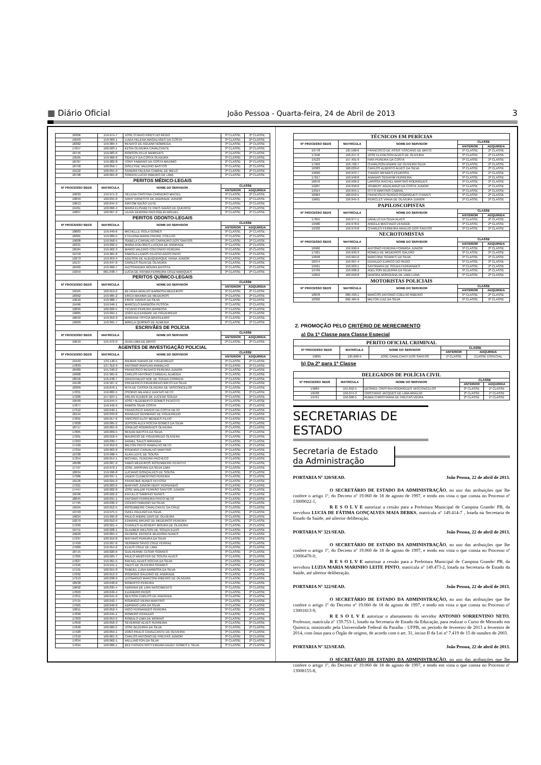▦ Diário Oficial João Pessoa - Quarta-feira, 24 de Abril de 2013 3
| 18306 | 159.974-7 | JOSÉ OTAVIO PIRES DO RÊGO | 3ª CLASSE | 2ª CLASSE |
| 19503 | 159.969-1 | LUIZA HELENA MAGALHÃES DA COSTA | 3ª CLASSE | 2ª CLASSE |
| 18382 | 159.984-4 | RENATO DE AGUIAR NOBREGA | 3ª CLASSE | 2ª CLASSE |
| 17657 | 160.023-1 | KESIA OLIVEIRA CAVALCANTE | 3ª CLASSE | 2ª CLASSE |
| 18746 | 159.983-6 | ROBSON FELIX MAMEDES | 3ª CLASSE | 2ª CLASSE |
| 19505 | 159.966-6 | SIDKLEY DA COSTA OLIVEIRA | 3ª CLASSE | 2ª CLASSE |
| 18787 | 159.982-8 | TONY FABIANO DA COSTA MAXIMO | 3ª CLASSE | 2ª CLASSE |
| 18758 | 160.056-7 | GISLEYDE VALERIO BASTOS | 3ª CLASSE | 2ª CLASSE |
| 19122 | 160.055-9 | SANDRA HELENA CABRAL DE MELO | 3ª CLASSE | 2ª CLASSE |
| 18708 | 160.064-8 | SORAYA LUCIO RIBEIRO DE LIMA | 3ª CLASSE | 2ª CLASSE |
| PERITOS MÉDICO-LEGAIS | | | | |
| Nº PROCESSO SEDS | MATRÍCULA | NOME DO SERVIDOR | CLASSE | |
| | | | ANTERIOR | ADQUIRIDA |
| 19039 | 159.971-2 | HELENA CRISTINA CARNEIRO MACIEL | 3ª CLASSE | 2ª CLASSE |
| 19849 | 160.034-6 | IVANY ERNESTO DE ANDRADE JUNIOR | 3ª CLASSE | 2ª CLASSE |
| 19813 | 160.044-3 | AIRTOM IDEÃO LEITE | 3ª CLASSE | 2ª CLASSE |
| 19461 | 160.066-4 | MARIA ELISABETE PAES GAIÃO DE QUEIROZ | 3ª CLASSE | 2ª CLASSE |
| 19807 | 160.067-2 | LILIAN DEBORA PACHOALIN MIGUEL | 3ª CLASSE | 2ª CLASSE |
| PERITOS ODONTO-LEGAIS | | | | |
| Nº PROCESSO SEDS | MATRÍCULA | NOME DO SERVIDOR | CLASSE | |
| | | | ANTERIOR | ADQUIRIDA |
| 18883 | 159.949-6 | MICHELLE ISOLA GOMES | 3ª CLASSE | 2ª CLASSE |
| 18381 | 159.989-5 | ETELVINA MARIA FREIRE COELHO | 3ª CLASSE | 2ª CLASSE |
| 19008 | 159.958-5 | ISABELA CARVALHO CARNEIRO DOS SANTOS | 3ª CLASSE | 2ª CLASSE |
| 18331 | 159.992-5 | MARIA DOLORES LUCENA DE ANDRADE | 3ª CLASSE | 2ª CLASSE |
| 18584 | 159.962-3 | MARIO VALERIO COUTINHO PEREIRA | 3ª CLASSE | 2ª CLASSE |
| 19750 | 159.965-8 | FABIOLA LEMOS FELÍCIO AGOSTINHO | 3ª CLASSE | 2ª CLASSE |
| 19273 | 159.953-4 | ADILSON DE ALBUQUERQUE VIANA JUNIOR | 3ª CLASSE | 2ª CLASSE |
| 19137 | 159.947-0 | CARILES SILVA DE OLIVEIRA | 3ª CLASSE | 2ª CLASSE |
| 18409 | 159.960-7 | ALESSANDRA MOURA BATISTA | 3ª CLASSE | 2ª CLASSE |
| 19259 | 081.048-7 | LUCIA DE FATIMA FERREIRA CRUZ MARQUES | 3ª CLASSE | 2ª CLASSE |
| PERITOS QUÍMICO-LEGAIS | | | | |
| Nº PROCESSO SEDS | MATRÍCULA | NOME DO SERVIDOR | CLASSE | |
| | | | ANTERIOR | ADQUIRIDA |
| 19565 | 160.019-2 | BETANIA ARAUJO BARBOSA MEDEIROS | 3ª CLASSE | 2ª CLASSE |
| 18362 | 159.985-2 | ERICA MAXIMA DE MEDEIROS | 3ª CLASSE | 2ª CLASSE |
| 19610 | 159.988-7 | ERICK XAVIER DA SILVA | 3ª CLASSE | 2ª CLASSE |
| 19496 | 159.946-1 | MARCELO BARBOSA PESSOA | 3ª CLASSE | 2ª CLASSE |
| 19899 | 160.026-5 | TICIANO PEREIRA BARBOSA | 3ª CLASSE | 2ª CLASSE |
| 19885 | 159.994-1 | JOÃO ALEXANDRE DE FIGUEIREDO | 3ª CLASSE | 2ª CLASSE |
| 18640 | 159.959-3 | MARIANA TRYCIA BRASILEIRO | 3ª CLASSE | 2ª CLASSE |
| 19609 | 159.991-7 | MIRELA QUIRINO DE ALMEIDA | 3ª CLASSE | 2ª CLASSE |
| ESCRIVÃES DE POLÍCIA | | | | |
| Nº PROCESSO SEDS | MATRÍCULA | NOME DO SERVIDOR | CLASSE | |
| | | | ANTERIOR | ADQUIRIDA |
| 19619 | 155.972-9 | JEAN LIMA DE BRITO | 3ª CLASSE | 2ª CLASSE |
| AGENTES DE INVESTIGAÇÃO POLICIAL | | | | |
| Nº PROCESSO SEDS | MATRÍCULA | NOME DO SERVIDOR | CLASSE | |
| | | | ANTERIOR | ADQUIRIDA |
| 19449 | 133.148-5 | IREMAR FARIAS DE FIGUEIREDO | 3ª CLASSE | 2ª CLASSE |
| 17833 | 137.312-9 | ANTONIO IRAPUAN RAMALHO | 3ª CLASSE | 2ª CLASSE |
| 18489 | 155.340-2 | FRANCISCO RENATO PEREIRA JUNIOR | 3ª CLASSE | 2ª CLASSE |
| 19908 | 155.965-6 | CARLOS ANTONIO CARDEAL ALMEIDA | 3ª CLASSE | 2ª CLASSE |
| 18556 | 156.248-7 | GRACENILDO NOE DE SOUZA CORREIA | 3ª CLASSE | 2ª CLASSE |
| 19128 | 156.567-2 | FREDERICO FIGUEIREDO BRITO DA SILVA | 3ª CLASSE | 2ª CLASSE |
| 18309 | 156.876-1 | RITA DE CASSIA OLIVEIRA DE VASCONCELOS | 3ª CLASSE | 2ª CLASSE |
| 17831 | 156.882-5 | OSORIO MILANEZ DANTAS NETO | 3ª CLASSE | 2ª CLASSE |
| 17226 | 157.624-1 | ARLAN KLEBER DE LUCENA SOUZA | 3ª CLASSE | 2ª CLASSE |
| 19599 | 159.944-5 | JOSÉ HILDEBERTO GOMES PEIXOTO | 3ª CLASSE | 2ª CLASSE |
| 17877 | 159.942-9 | RAMON SILVA COSTA | 3ª CLASSE | 2ª CLASSE |
| 17312 | 160.040-1 | FRANCISCO XAVIER DA COSTA NETO | 3ª CLASSE | 2ª CLASSE |
| 18194 | 160.033-8 | IRANILDO GERMANO DE FIGUEIREDO | 3ª CLASSE | 2ª CLASSE |
| 17891 | 160.017-6 | TARCISIO ELOY MENDES FILHO | 3ª CLASSE | 2ª CLASSE |
| 17828 | 160.005-2 | JEPSON ALEX ROCHA GOMES DA SILVA | 3ª CLASSE | 2ª CLASSE |
| 18717 | 160.001-0 | JONILDO RODRIGUES OLIVEIRA | 3ª CLASSE | 2ª CLASSE |
| 17805 | 160.009-5 | RENAN BATISTA DA SILVA | 3ª CLASSE | 2ª CLASSE |
| 17261 | 160.018-4 | MAURICIO DE FIGUEIREDO OLIVIERA | 3ª CLASSE | 2ª CLASSE |
| 17263 | 160.039-7 | DANIEL SALES MIRANDA | 3ª CLASSE | 2ª CLASSE |
| 17499 | 159.952-6 | MILTON PINTO RAMALHO NETO | 3ª CLASSE | 2ª CLASSE |
| 17394 | 160.063-0 | RODRIGO CARVALHO MARTINS | 3ª CLASSE | 2ª CLASSE |
| 19700 | 159.998-4 | ALAN LEITE DE SOUSA | 3ª CLASSE | 2ª CLASSE |
| 17254 | 160.014-1 | MICHAEL TEIXEIRA PACHECO | 3ª CLASSE | 2ª CLASSE |
| 18588 | 160.007-9 | FABIO MEDEIROS ROSEMBERG PEIXOTO | 3ª CLASSE | 2ª CLASSE |
| 17797 | 159.972-1 | JOSE JARISVAN DA SILVA LIMA | 3ª CLASSE | 2ª CLASSE |
| 18934 | 159.996-8 | LUCIANO GONÇALVES DE SOUSA | 3ª CLASSE | 2ª CLASSE |
| 17386 | 160.037-1 | JADER CLEMENTINO PEREIRA | 3ª CLASSE | 2ª CLASSE |
| 19126 | 160.024-9 | FRANCIMÁ NUNES FEITOSA | 3ª CLASSE | 2ª CLASSE |
| 17321 | 160.003-6 | MARTINS JUNIOR NERY FERNANDO | 3ª CLASSE | 2ª CLASSE |
| 17447 | 160.002-8 | JOSE WALDIR FERRÃO SANTOS JUNIOR | 3ª CLASSE | 2ª CLASSE |
| 19596 | 160.022-2 | KATULLO SAMPAIO NUNES | 3ª CLASSE | 2ª CLASSE |
| 18045 | 160.031-1 | ANTONIO FERREIRA PINTO NETO | 3ª CLASSE | 2ª CLASSE |
| 17795 | 160.030-3 | CICERO FABIANO DA SILVA | 3ª CLASSE | 2ª CLASSE |
| 19504 | 160.012-5 | ROSEMBERG CAVALCANTE DA CRUZ | 3ª CLASSE | 2ª CLASSE |
| 19793 | 159.975-5 | OZIEL PAULINO DA SILVA | 3ª CLASSE | 2ª CLASSE |
| 19624 | 159.995-0 | PAULO ANDRE DIAS DE OLIVEIRA | 3ª CLASSE | 2ª CLASSE |
| 19279 | 160.010-9 | EDWARD BRUNO DE MEDEIROS PEREIRA | 3ª CLASSE | 2ª CLASSE |
| 17299 | 160.021-4 | CHARLES ALIGHIERY MOURA DE OLIVEIRA | 3ª CLASSE | 2ª CLASSE |
| 19751 | 160.028-1 | GLAUBER WELSON DE SOUZA ELIAS | 3ª CLASSE | 2ª CLASSE |
| 19620 | 160.004-4 | GEORGE PATRICK BEZERRA NUNES | 3ª CLASSE | 2ª CLASSE |
| 17297 | 160.016-8 | MATHIAS PEREIRA DA SILVA | 3ª CLASSE | 2ª CLASSE |
| 17450 | 159.997-6 | HERMANI SÁVIO CRUZ FERRAZ | 3ª CLASSE | 2ª CLASSE |
| 17689 | 159.954-2 | KLAUS CRUZ DE LIMA | 3ª CLASSE | 2ª CLASSE |
| 18715 | 160.020-6 | GUILHERME CESAR SOARES | 3ª CLASSE | 2ª CLASSE |
| 17305 | 160.025-7 | PAULO WEBSTER DE SOUSA ALVES | 3ª CLASSE | 2ª CLASSE |
| 17827 | 159.961-5 | RAFAEL ALVES ROCHA DA SILVA | 3ª CLASSE | 2ª CLASSE |
| 17346 | 159.941-1 | TALES DE OLIVEIRA SOARES | 3ª CLASSE | 2ª CLASSE |
| 17191 | 160.015-0 | SAMUEL LUNA BARBOSA DA SILVA | 3ª CLASSE | 2ª CLASSE |
| 17692 | 160.013-3 | RODRIGO GALDINO DE ANDRADE | 3ª CLASSE | 2ª CLASSE |
| 17313 | 160.038-9 | LEONARDO MARCONI RIBEIRO DE OLIVEIRA | 3ª CLASSE | 2ª CLASSE |
| 18938 | 160.048-6 | ROBERTO PEREIRA | 3ª CLASSE | 2ª CLASSE |
| 19692 | 160.035-4 | ADRIANA DE LIRA NASCIMENTO | 3ª CLASSE | 2ª CLASSE |
| 17829 | 160.049-4 | ELIANDRO REGIS | 3ª CLASSE | 2ª CLASSE |
| 17251 | 160.041-9 | NEILSON CARLOS DE ANDRADE | 3ª CLASSE | 2ª CLASSE |
| 17515 | 160.042-7 | RODRIGO VIEIRA MARTINS | 3ª CLASSE | 2ª CLASSE |
| 17965 | 160.046-0 | ADRIANO LIRA DA SILVA | 3ª CLASSE | 2ª CLASSE |
| 19811 | 160.052-4 | HIGO FERNANDES PEREIRA | 3ª CLASSE | 2ª CLASSE |
| 17830 | 160.045-1 | ROMERO PERAZZO | 3ª CLASSE | 2ª CLASSE |
| 17303 | 160.053-2 | ROMULO LIMA DE MORAIS | 3ª CLASSE | 2ª CLASSE |
| 17850 | 160.058-3 | SEVERINO ALVES FERREIRA | 3ª CLASSE | 2ª CLASSE |
| 17848 | 160.060-5 | JOSE BEZERRA DA SILVA | 3ª CLASSE | 2ª CLASSE |
| 17428 | 160.059-1 | JOÃO PAULO CAVALCANTE DE OLIVEIRA | 3ª CLASSE | 2ª CLASSE |
| 17310 | 160.061-3 | CARLOS ANTONIO DE FREITAS JUNIOR | 3ª CLASSE | 2ª CLASSE |
| 17834 | 160.062-1 | WELLINGTON DA SILVA | 3ª CLASSE | 2ª CLASSE |
| 17694 | 160.006-1 | BEETHOVEN ROTTERDAM DAUDT GOMES E SILVA | 3ª CLASSE | 2ª CLASSE |
| TÉCNICOS EM PERÍCIAS | | | | |
| --- | --- | --- | --- | --- |
| Nº PROCESSO SEDS | MATRÍCULA | NOME DO SERVIDOR | CLASSE | |
| | | | ANTERIOR | ADQUIRIDA |
| 19778 | 135.568-6 | FRANCISCO DE ASSIS TOSCANO DE BRITO | 3ª CLASSE | 2ª CLASSE |
| 17646 | 156.247-9 | JOSÉ ELENILSON ALVES DE OLIVEIRA | 3ª CLASSE | 2ª CLASSE |
| 19123 | 157.401-9 | IVAN PEREIRA DA COSTA | 3ª CLASSE | 2ª CLASSE |
| 17956 | 159.702-7 | CHARLISON ANDRE DE OLIVEIRA SILVA | 3ª CLASSE | 2ª CLASSE |
| 18383 | 160.029-0 | CARLOS ALBERTO ALVES DA SILVA | 3ª CLASSE | 2ª CLASSE |
| 19690 | 159.943-7 | THIAGO MENDES PEDROSA | 3ª CLASSE | 2ª CLASSE |
| 17617 | 159.948-8 | ANANIAS SERAFIM FERREIRA | 3ª CLASSE | 2ª CLASSE |
| 18676 | 159.999-2 | LARISSA RACHEL MARTINS RODRIGUES | 3ª CLASSE | 2ª CLASSE |
| 19207 | 159.950-0 | JOUBERT AGUILARDO DA COSTA JUNIOR | 3ª CLASSE | 2ª CLASSE |
| 19914 | 159.955-1 | OTTO MARTINS CABRAL | 3ª CLASSE | 2ª CLASSE |
| 18964 | 160.043-5 | FRANCISCO SERGIO RODRIGUES CHAVES | 3ª CLASSE | 2ª CLASSE |
| 19691 | 159.945-3 | PERICLES VIANA DE OLIVEIRA JUNIOR | 3ª CLASSE | 2ª CLASSE |
| PAPILOSCOPISTAS | | | | |
| Nº PROCESSO SEDS | MATRÍCULA | NOME DO SERVIDOR | CLASSE | |
| | | | ANTERIOR | ADQUIRIDA |
| 17655 | 159.977-1 | DANILLO DA SILVA ALVES | 3ª CLASSE | 2ª CLASSE |
| 19580 | 159.978-0 | ANGELA MACHADO ZENAIDE | 3ª CLASSE | 2ª CLASSE |
| 19332 | 159.979-8 | CHARLES FERREIRA ARAUJO DOS SANTOS | 3ª CLASSE | 2ª CLASSE |
| NECROTOMISTAS | | | | |
| Nº PROCESSO SEDS | MATRÍCULA | NOME DO SERVIDOR | CLASSE | |
| | | | ANTERIOR | ADQUIRIDA |
| 18966 | 159.990-9 | ANTONIO PEREIRA FORMIGA JUNIOR | 3ª CLASSE | 2ª CLASSE |
| 17921 | 159.993-3 | ROMEU DE MEDEIROS GALVÃO | 3ª CLASSE | 2ª CLASSE |
| 19848 | 159.964-0 | MARCONE SOARES DA SILVA | 3ª CLASSE | 2ª CLASSE |
| 18374 | 159.967-4 | EDVALDO EURICO DO REGO | 3ª CLASSE | 2ª CLASSE |
| 19561 | 159.963-1 | SAYONARA DE SOUZA FERNANDES | 3ª CLASSE | 2ª CLASSE |
| 19709 | 159.968-2 | ADELSON BEZERRA DA SILVA | 3ª CLASSE | 2ª CLASSE |
| 19652 | 160.050-8 | DEBORA MORGIANA DE LIMA LUNA | 3ª CLASSE | 2ª CLASSE |
| MOTORISTAS POLICIAIS | | | | |
| Nº PROCESSO SEDS | MATRÍCULA | NOME DO SERVIDOR | CLASSE | |
| | | | ANTERIOR | ADQUIRIDA |
| 18878 | 089.493-1 | MARCOS ANTONIO COELHO RIBEIRO | 3ª CLASSE | 2ª CLASSE |
| 18392 | 092.484-9 | MILTON LUIZ DA SILVA | 3ª CLASSE | 2ª CLASSE |
2. PROMOÇÃO PELO CRITÉRIO DE MERECIMENTO
a) Da 1ª Classe para Classe Especial
| PERITO OFICIAL CRIMINAL | | | | |
| --- | --- | --- | --- | --- |
| Nº PROCESSO SEDS | MATRÍCULA | NOME DO SERVIDOR | CLASSE | |
| | | | ANTERIOR | ADQUIRIDA |
| 19895 | 135.690-9 | JOSÉ CAVALCANTI DOS SANTOS | 1ª CLASSE | CLASSE ESPECIAL |
b) Da 2ª para 1ª Classe
| DELEGADOS DE POLÍCIA CIVIL | | | | |
| --- | --- | --- | --- | --- |
| Nº PROCESSO SEDS | MATRÍCULA | NOME DO SERVIDOR | CLASSE | |
| | | | ANTERIOR | ADQUIRIDA |
| 19689 | 155.652-5 | DESIREE CRISTINA RODRIGUES VASCONCELOS | 2ª CLASSE | 1ª CLASSE |
| 18438 | 156.074-3 | CRISTIANO JACQUES DE LIMA ARAÚJO | 2ª CLASSE | 1ª CLASSE |
| 19791 | 156.090-5 | RUBIA CHRISTIANNI DE FREITAS VIEIRA | 2ª CLASSE | 1ª CLASSE |
SECRETARIAS DE ESTADO
Secretaria de Estado
da Administração
PORTARIA Nº 320/SEAD. João Pessoa, 22 de abril de 2013.
O SECRETÁRIO DE ESTADO DA ADMINISTRAÇÃO, no uso das atribuições que lhe confere o artigo 1º, do Decreto nº 19.060 de 18 de agosto de 1997, e tendo em vista o que consta no Processo nº 13009022-1,
R E S O L V E autorizar a cessão para a Prefeitura Municipal de Campina Grande/ PB, da servidora LUCIA DE FÁTIMA GONÇALVES MAIA DERKS, matrícula nº 149.414-7 , lotada na Secretaria de Estado da Saúde, até ulterior deliberação.
PORTARIA Nº 321/SEAD. João Pessoa, 22 de abril de 2013.
O SECRETÁRIO DE ESTADO DA ADMINISTRAÇÃO, no uso das atribuições que lhe confere o artigo 1º, do Decreto nº 19.060 de 18 de agosto de 1997, e tendo em vista o que consta no Processo nº 13006470-0,
R E S O L V E autorizar a cessão para a Prefeitura Municipal de Campina Grande/ PB, da servidora LUZIA MARIA MARINHO LEITE PINTO, matrícula nº 149.473-2, lotada na Secretaria de Estado da Saúde, até ulterior deliberação.
PORTARIA Nº 322/SEAD. João Pessoa, 22 de abril de 2013.
O SECRETÁRIO DE ESTADO DA ADMINISTRAÇÃO, no uso das atribuições que lhe confere o artigo 1º do Decreto nº 19.060 de 18 de agosto de 1997, e tendo em vista o que consta no Processo nº 13001813-9,
R E S O L V E autorizar o afastamento do servidor ANTONIO SORRENTINO NETO, Professor, matrícula nº 159.753-1, lotado na Secretaria de Estado da Educação, para realizar o Curso de Mestrado em Química, ministrado pela Universidade Federal da Paraíba - UFPB, no período de fevereiro de 2013 a fevereiro de 2014, com ônus para o Órgão de origem, de acordo com o art. 31, inciso II da Lei nº 7.419 de 15 de outubro de 2003.
PORTARIA Nº 323/SEAD. João Pessoa, 22 de abril de 2013.
O SECRETÁRIO DE ESTADO DA ADMINISTRAÇÃO, no uso das atribuições que lhe confere o artigo 1º, do Decreto nº 19.060 de 18 de agosto de 1997, e tendo em vista o que consta no Processo nº 13008155-8,